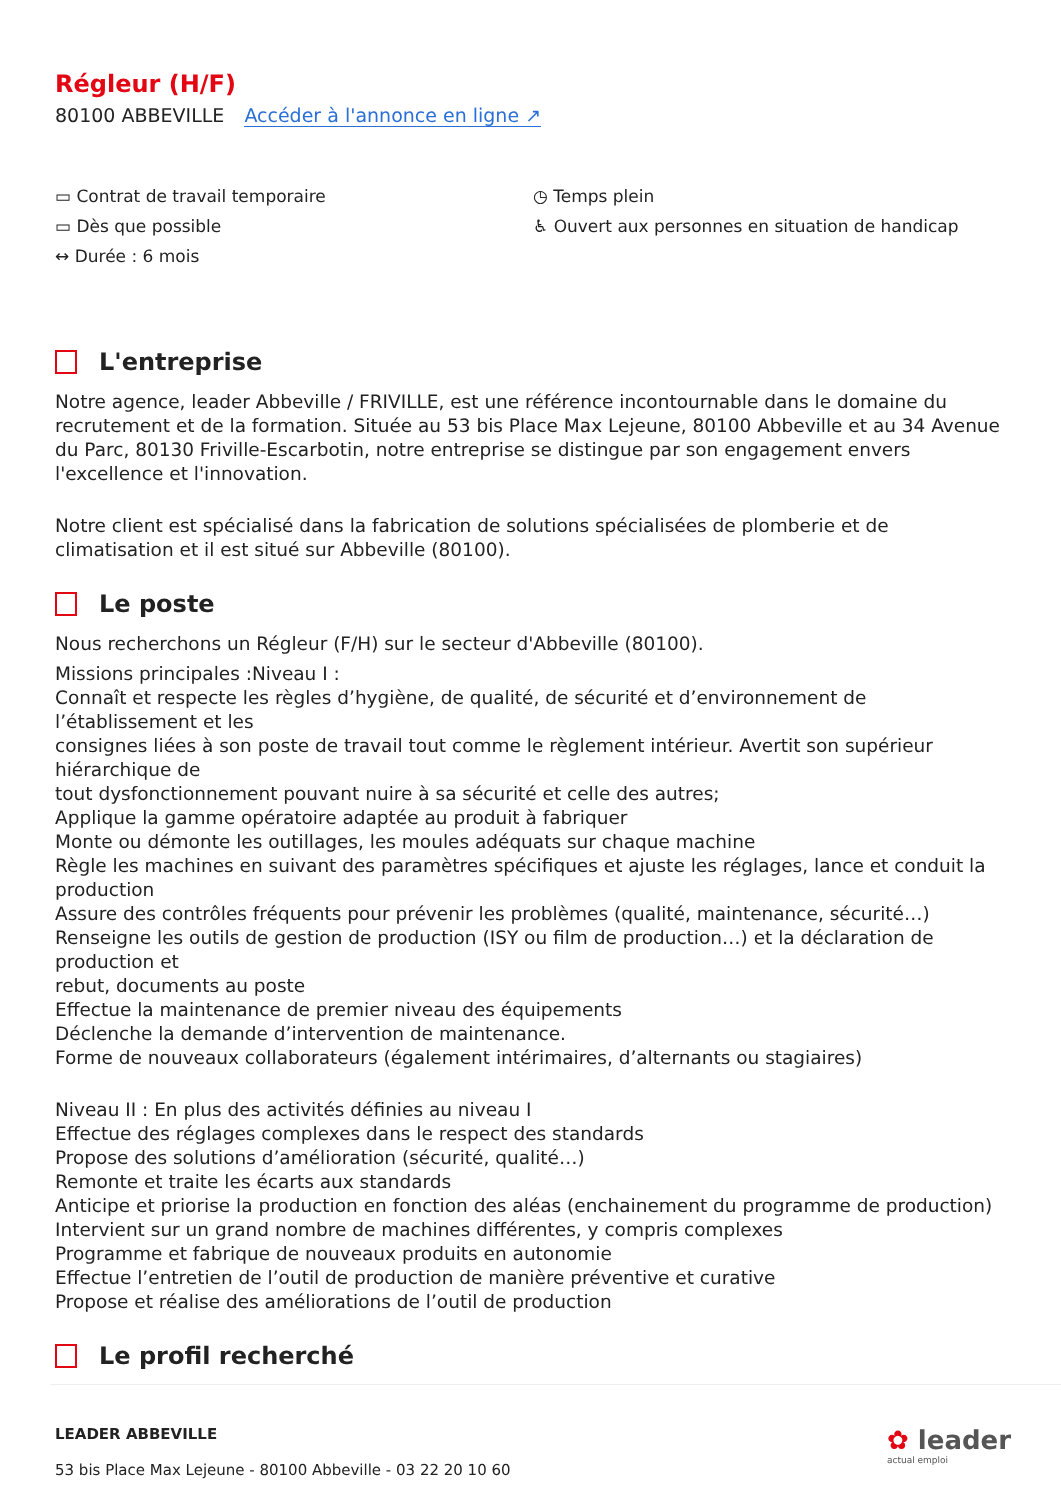Régleur (H/F)
80100 ABBEVILLE Accéder à l'annonce en ligne ↗
▭ Contrat de travail temporaire
▭ Dès que possible
↔ Durée : 6 mois
◷ Temps plein
♿ Ouvert aux personnes en situation de handicap
L'entreprise
Notre agence, leader Abbeville / FRIVILLE, est une référence incontournable dans le domaine du recrutement et de la formation. Située au 53 bis Place Max Lejeune, 80100 Abbeville et au 34 Avenue du Parc, 80130 Friville-Escarbotin, notre entreprise se distingue par son engagement envers l'excellence et l'innovation.
Notre client est spécialisé dans la fabrication de solutions spécialisées de plomberie et de climatisation et il est situé sur Abbeville (80100).
Le poste
Nous recherchons un Régleur (F/H) sur le secteur d'Abbeville (80100).
Missions principales :Niveau I :
Connaît et respecte les règles d’hygiène, de qualité, de sécurité et d’environnement de l’établissement et les
consignes liées à son poste de travail tout comme le règlement intérieur. Avertit son supérieur hiérarchique de
tout dysfonctionnement pouvant nuire à sa sécurité et celle des autres;
Applique la gamme opératoire adaptée au produit à fabriquer
Monte ou démonte les outillages, les moules adéquats sur chaque machine
Règle les machines en suivant des paramètres spécifiques et ajuste les réglages, lance et conduit la production
Assure des contrôles fréquents pour prévenir les problèmes (qualité, maintenance, sécurité…)
Renseigne les outils de gestion de production (ISY ou film de production…) et la déclaration de production et
rebut, documents au poste
Effectue la maintenance de premier niveau des équipements
Déclenche la demande d’intervention de maintenance.
Forme de nouveaux collaborateurs (également intérimaires, d’alternants ou stagiaires)
Niveau II : En plus des activités définies au niveau I
Effectue des réglages complexes dans le respect des standards
Propose des solutions d’amélioration (sécurité, qualité…)
Remonte et traite les écarts aux standards
Anticipe et priorise la production en fonction des aléas (enchainement du programme de production)
Intervient sur un grand nombre de machines différentes, y compris complexes
Programme et fabrique de nouveaux produits en autonomie
Effectue l’entretien de l’outil de production de manière préventive et curative
Propose et réalise des améliorations de l’outil de production
Le profil recherché
LEADER ABBEVILLE
53 bis Place Max Lejeune - 80100 Abbeville - 03 22 20 10 60
✿ leader
actual emploi